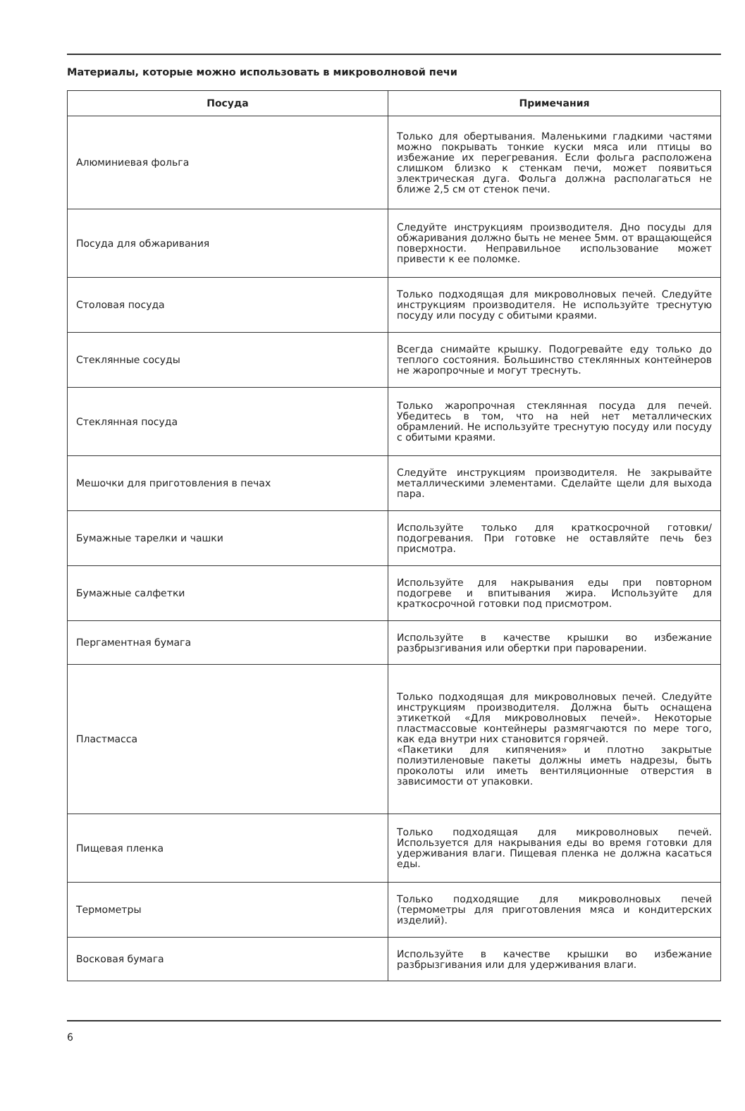Материалы, которые можно использовать в микроволновой печи
| Посуда | Примечания |
| --- | --- |
| Алюминиевая фольга | Только для обертывания. Маленькими гладкими частями можно покрывать тонкие куски мяса или птицы во избежание их перегревания. Если фольга расположена слишком близко к стенкам печи, может появиться электрическая дуга. Фольга должна располагаться не ближе 2,5 см от стенок печи. |
| Посуда для обжаривания | Следуйте инструкциям производителя. Дно посуды для обжаривания должно быть не менее 5мм. от вращающейся поверхности. Неправильное использование может привести к ее поломке. |
| Столовая посуда | Только подходящая для микроволновых печей. Следуйте инструкциям производителя. Не используйте треснутую посуду или посуду с обитыми краями. |
| Стеклянные сосуды | Всегда снимайте крышку. Подогревайте еду только до теплого состояния. Большинство стеклянных контейнеров не жаропрочные и могут треснуть. |
| Стеклянная посуда | Только жаропрочная стеклянная посуда для печей. Убедитесь в том, что на ней нет металлических обрамлений. Не используйте треснутую посуду или посуду с обитыми краями. |
| Мешочки для приготовления в печах | Следуйте инструкциям производителя. Не закрывайте металлическими элементами. Сделайте щели для выхода пара. |
| Бумажные тарелки и чашки | Используйте только для краткосрочной готовки/подогревания. При готовке не оставляйте печь без присмотра. |
| Бумажные салфетки | Используйте для накрывания еды при повторном подогреве и впитывания жира. Используйте для краткосрочной готовки под присмотром. |
| Пергаментная бумага | Используйте в качестве крышки во избежание разбрызгивания или обертки при пароварении. |
| Пластмасса | Только подходящая для микроволновых печей. Следуйте инструкциям производителя. Должна быть оснащена этикеткой «Для микроволновых печей». Некоторые пластмассовые контейнеры размягчаются по мере того, как еда внутри них становится горячей. «Пакетики для кипячения» и плотно закрытые полиэтиленовые пакеты должны иметь надрезы, быть проколоты или иметь вентиляционные отверстия в зависимости от упаковки. |
| Пищевая пленка | Только подходящая для микроволновых печей. Используется для накрывания еды во время готовки для удерживания влаги. Пищевая пленка не должна касаться еды. |
| Термометры | Только подходящие для микроволновых печей (термометры для приготовления мяса и кондитерских изделий). |
| Восковая бумага | Используйте в качестве крышки во избежание разбрызгивания или для удерживания влаги. |
6